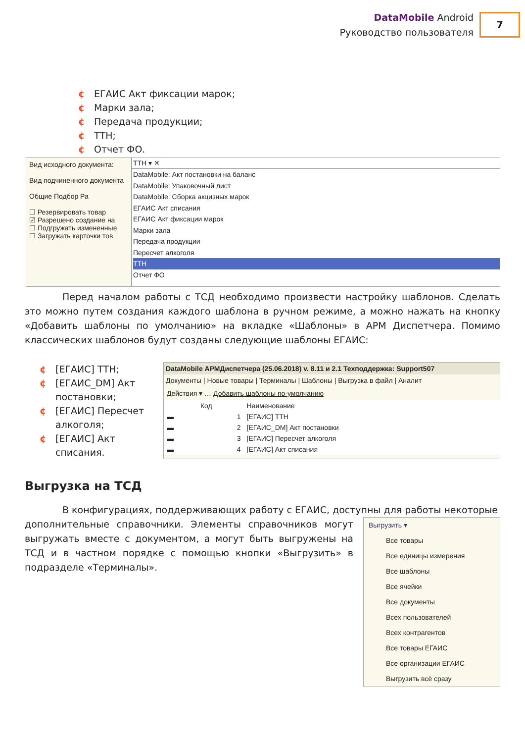DataMobile Android
Руководство пользователя
7
¢ ЕГАИС Акт фиксации марок;
¢ Марки зала;
¢ Передача продукции;
¢ ТТН;
¢ Отчет ФО.
Вид исходного документа:
Вид подчиненного документа
Общие Подбор Ра
☐ Резервировать товар
☑ Разрешено создание на
☐ Подгружать измененные
☐ Загружать карточки тов
ТТН ▾ ✕
DataMobile: Акт постановки на баланс
DataMobile: Упаковочный лист
DataMobile: Сборка акцизных марок
ЕГАИС Акт списания
ЕГАИС Акт фиксации марок
Марки зала
Передача продукции
Пересчет алкоголя
ТТН
Отчет ФО
Перед началом работы с ТСД необходимо произвести настройку шаблонов. Сделать это можно путем создания каждого шаблона в ручном режиме, а можно нажать на кнопку «Добавить шаблоны по умолчанию» на вкладке «Шаблоны» в АРМ Диспетчера. Помимо классических шаблонов будут созданы следующие шаблоны ЕГАИС:
¢ [ЕГАИС] ТТН;
¢ [ЕГАИС_DM] Акт постановки;
¢ [ЕГАИС] Пересчет алкоголя;
¢ [ЕГАИС] Акт списания.
DataMobile АРМДиспетчера (25.06.2018) v. 8.11 и 2.1 Техподдержка: Support507
Документы | Новые товары | Терминалы | Шаблоны | Выгрузка в файл | Аналит
Действия ▾ … Добавить шаблоны по-умолчанию
| | Код | Наименование |
| --- | --- | --- |
| ▬ | 1 | [ЕГАИС] ТТН |
| ▬ | 2 | [ЕГАИС_DM] Акт постановки |
| ▬ | 3 | [ЕГАИС] Пересчет алкоголя |
| ▬ | 4 | [ЕГАИС] Акт списания |
Выгрузка на ТСД
В конфигурациях, поддерживающих работу с ЕГАИС, доступны для работы некоторые
дополнительные справочники. Элементы справочников могут выгружать вместе с документом, а могут быть выгружены на ТСД и в частном порядке с помощью кнопки «Выгрузить» в подразделе «Терминалы».
Выгрузить ▾
Все товары
Все единицы измерения
Все шаблоны
Все ячейки
Все документы
Всех пользователей
Всех контрагентов
Все товары ЕГАИС
Все организации ЕГАИС
Выгрузить всё сразу